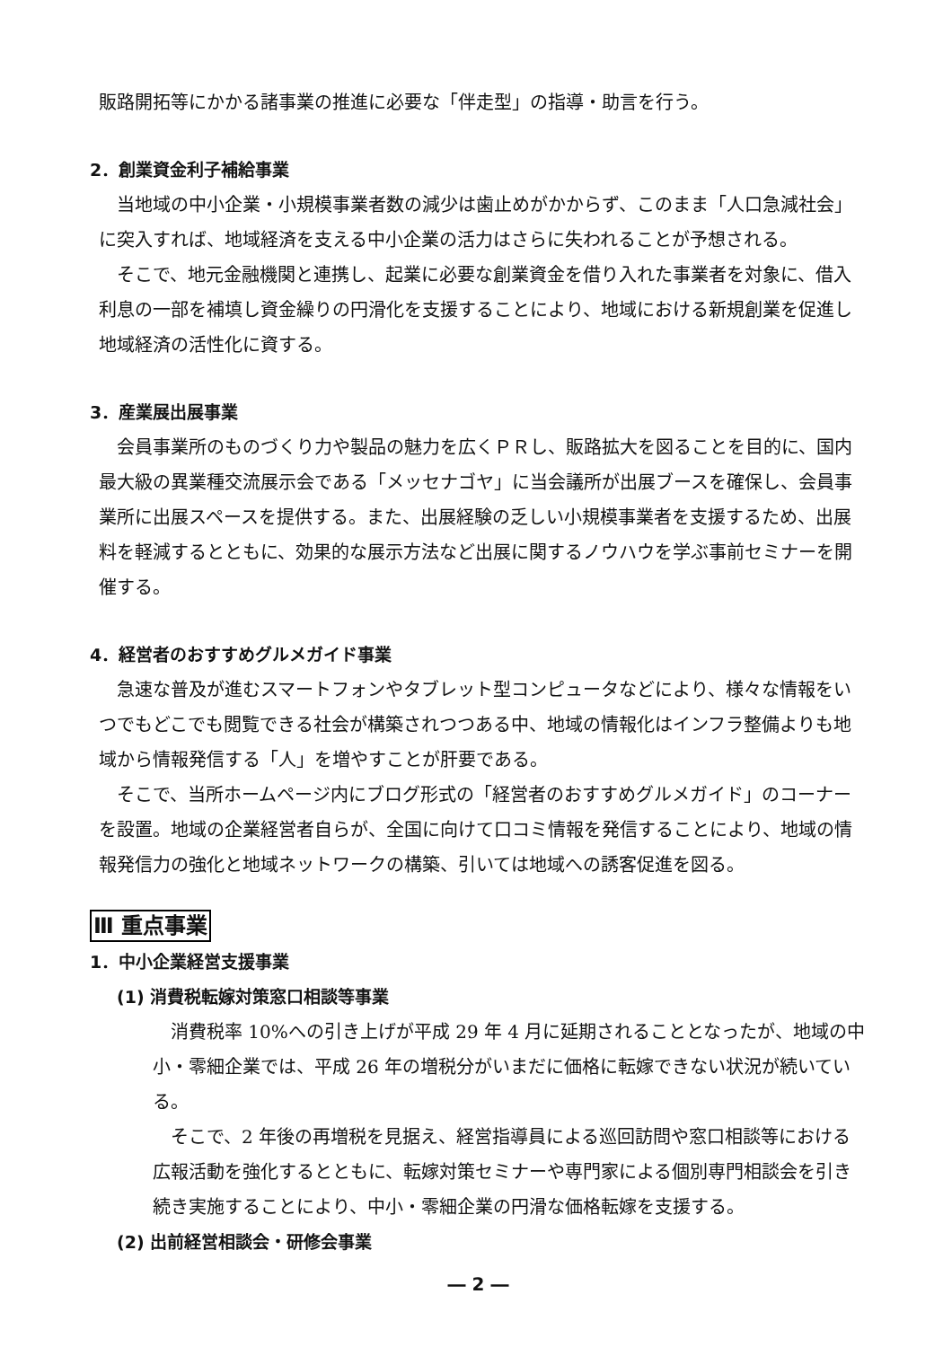販路開拓等にかかる諸事業の推進に必要な「伴走型」の指導・助言を行う。
2．創業資金利子補給事業
当地域の中小企業・小規模事業者数の減少は歯止めがかからず、このまま「人口急減社会」に突入すれば、地域経済を支える中小企業の活力はさらに失われることが予想される。
そこで、地元金融機関と連携し、起業に必要な創業資金を借り入れた事業者を対象に、借入利息の一部を補填し資金繰りの円滑化を支援することにより、地域における新規創業を促進し地域経済の活性化に資する。
3．産業展出展事業
会員事業所のものづくり力や製品の魅力を広くＰＲし、販路拡大を図ることを目的に、国内最大級の異業種交流展示会である「メッセナゴヤ」に当会議所が出展ブースを確保し、会員事業所に出展スペースを提供する。また、出展経験の乏しい小規模事業者を支援するため、出展料を軽減するとともに、効果的な展示方法など出展に関するノウハウを学ぶ事前セミナーを開催する。
4．経営者のおすすめグルメガイド事業
急速な普及が進むスマートフォンやタブレット型コンピュータなどにより、様々な情報をいつでもどこでも閲覧できる社会が構築されつつある中、地域の情報化はインフラ整備よりも地域から情報発信する「人」を増やすことが肝要である。
そこで、当所ホームページ内にブログ形式の「経営者のおすすめグルメガイド」のコーナーを設置。地域の企業経営者自らが、全国に向けて口コミ情報を発信することにより、地域の情報発信力の強化と地域ネットワークの構築、引いては地域への誘客促進を図る。
Ⅲ 重点事業
1．中小企業経営支援事業
(1) 消費税転嫁対策窓口相談等事業
消費税率 10%への引き上げが平成 29 年 4 月に延期されることとなったが、地域の中小・零細企業では、平成 26 年の増税分がいまだに価格に転嫁できない状況が続いている。
そこで、2 年後の再増税を見据え、経営指導員による巡回訪問や窓口相談等における広報活動を強化するとともに、転嫁対策セミナーや専門家による個別専門相談会を引き続き実施することにより、中小・零細企業の円滑な価格転嫁を支援する。
(2) 出前経営相談会・研修会事業
― 2 ―